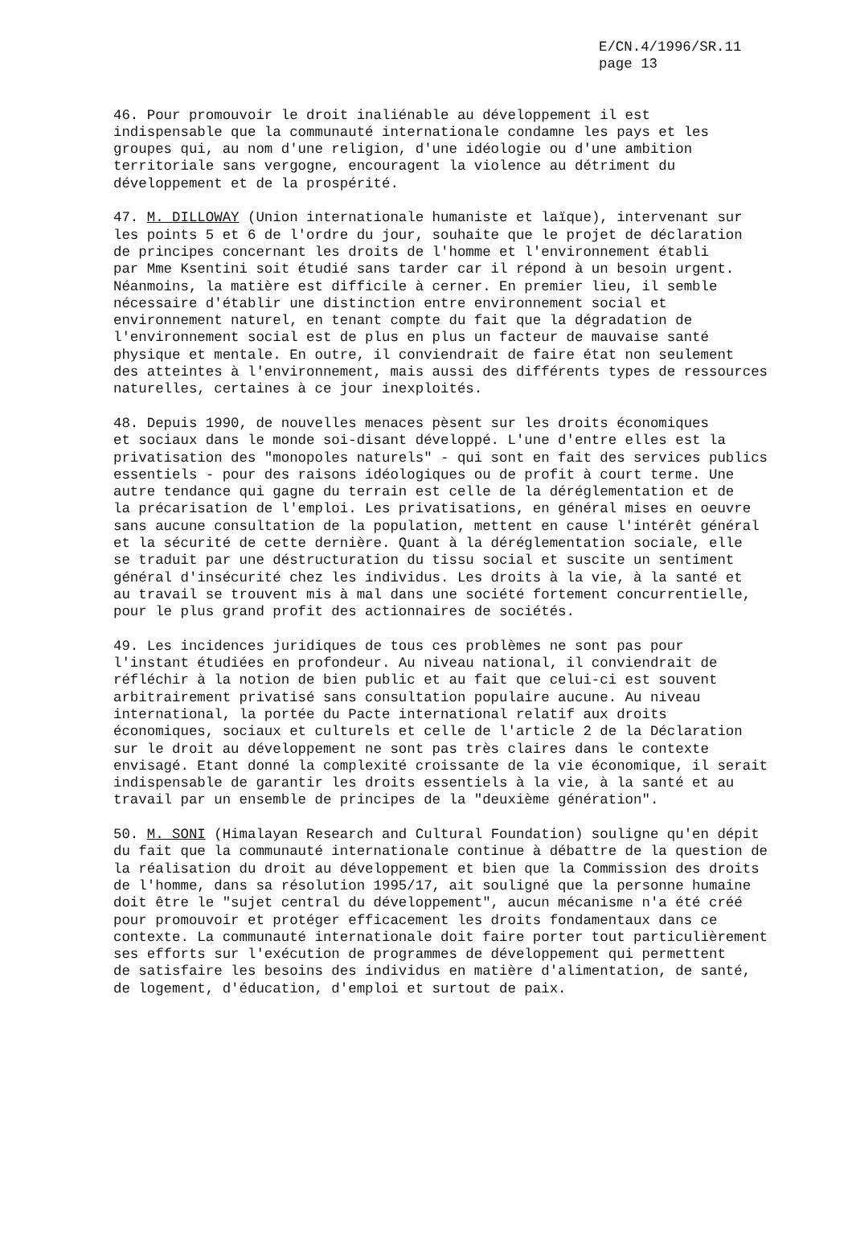E/CN.4/1996/SR.11
page 13
46. Pour promouvoir le droit inaliénable au développement il est indispensable que la communauté internationale condamne les pays et les groupes qui, au nom d'une religion, d'une idéologie ou d'une ambition territoriale sans vergogne, encouragent la violence au détriment du développement et de la prospérité.
47. M. DILLOWAY (Union internationale humaniste et laïque), intervenant sur les points 5 et 6 de l'ordre du jour, souhaite que le projet de déclaration de principes concernant les droits de l'homme et l'environnement établi par Mme Ksentini soit étudié sans tarder car il répond à un besoin urgent. Néanmoins, la matière est difficile à cerner. En premier lieu, il semble nécessaire d'établir une distinction entre environnement social et environnement naturel, en tenant compte du fait que la dégradation de l'environnement social est de plus en plus un facteur de mauvaise santé physique et mentale. En outre, il conviendrait de faire état non seulement des atteintes à l'environnement, mais aussi des différents types de ressources naturelles, certaines à ce jour inexploités.
48. Depuis 1990, de nouvelles menaces pèsent sur les droits économiques et sociaux dans le monde soi-disant développé. L'une d'entre elles est la privatisation des "monopoles naturels" - qui sont en fait des services publics essentiels - pour des raisons idéologiques ou de profit à court terme. Une autre tendance qui gagne du terrain est celle de la déréglementation et de la précarisation de l'emploi. Les privatisations, en général mises en oeuvre sans aucune consultation de la population, mettent en cause l'intérêt général et la sécurité de cette dernière. Quant à la déréglementation sociale, elle se traduit par une déstructuration du tissu social et suscite un sentiment général d'insécurité chez les individus. Les droits à la vie, à la santé et au travail se trouvent mis à mal dans une société fortement concurrentielle, pour le plus grand profit des actionnaires de sociétés.
49. Les incidences juridiques de tous ces problèmes ne sont pas pour l'instant étudiées en profondeur. Au niveau national, il conviendrait de réfléchir à la notion de bien public et au fait que celui-ci est souvent arbitrairement privatisé sans consultation populaire aucune. Au niveau international, la portée du Pacte international relatif aux droits économiques, sociaux et culturels et celle de l'article 2 de la Déclaration sur le droit au développement ne sont pas très claires dans le contexte envisagé. Etant donné la complexité croissante de la vie économique, il serait indispensable de garantir les droits essentiels à la vie, à la santé et au travail par un ensemble de principes de la "deuxième génération".
50. M. SONI (Himalayan Research and Cultural Foundation) souligne qu'en dépit du fait que la communauté internationale continue à débattre de la question de la réalisation du droit au développement et bien que la Commission des droits de l'homme, dans sa résolution 1995/17, ait souligné que la personne humaine doit être le "sujet central du développement", aucun mécanisme n'a été créé pour promouvoir et protéger efficacement les droits fondamentaux dans ce contexte. La communauté internationale doit faire porter tout particulièrement ses efforts sur l'exécution de programmes de développement qui permettent de satisfaire les besoins des individus en matière d'alimentation, de santé, de logement, d'éducation, d'emploi et surtout de paix.